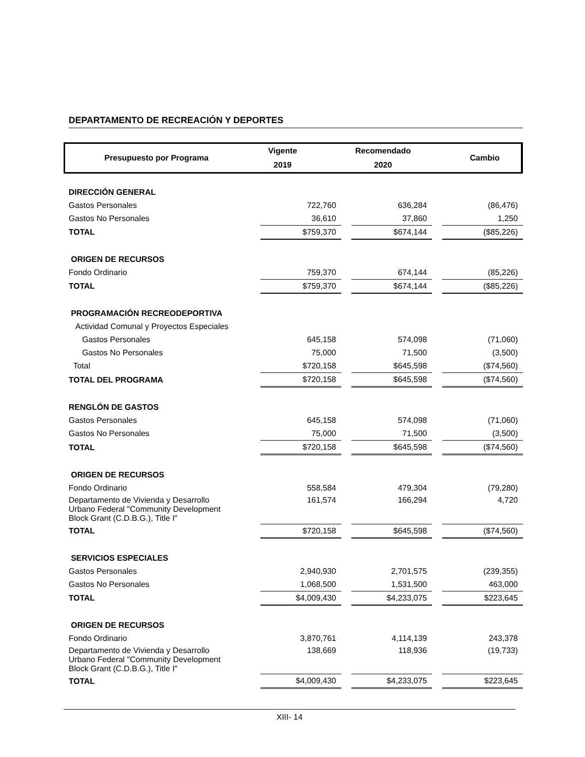DEPARTAMENTO DE RECREACIÓN Y DEPORTES
| Presupuesto por Programa | Vigente | Recomendado | Cambio |
| | 2019 | 2020 | |
| DIRECCIÓN GENERAL | | | | | |
| Gastos Personales | 722,760 | | 636,284 | | (86,476) |
| Gastos No Personales | 36,610 | | 37,860 | | 1,250 |
| TOTAL | $759,370 | | $674,144 | | ($85,226) |
| ORIGEN DE RECURSOS | | | | | |
| Fondo Ordinario | 759,370 | | 674,144 | | (85,226) |
| TOTAL | $759,370 | | $674,144 | | ($85,226) |
| PROGRAMACIÓN RECREODEPORTIVA | | | | | |
| Actividad Comunal y Proyectos Especiales | | | | | |
| Gastos Personales | 645,158 | | 574,098 | | (71,060) |
| Gastos No Personales | 75,000 | | 71,500 | | (3,500) |
| Total | $720,158 | | $645,598 | | ($74,560) |
| TOTAL DEL PROGRAMA | $720,158 | | $645,598 | | ($74,560) |
| RENGLÓN DE GASTOS | | | | | |
| Gastos Personales | 645,158 | | 574,098 | | (71,060) |
| Gastos No Personales | 75,000 | | 71,500 | | (3,500) |
| TOTAL | $720,158 | | $645,598 | | ($74,560) |
| ORIGEN DE RECURSOS | | | | | |
| Fondo Ordinario | 558,584 | | 479,304 | | (79,280) |
| Departamento de Vivienda y Desarrollo Urbano Federal "Community Development Block Grant (C.D.B.G.), Title I" | 161,574 | | 166,294 | | 4,720 |
| TOTAL | $720,158 | | $645,598 | | ($74,560) |
| SERVICIOS ESPECIALES | | | | | |
| Gastos Personales | 2,940,930 | | 2,701,575 | | (239,355) |
| Gastos No Personales | 1,068,500 | | 1,531,500 | | 463,000 |
| TOTAL | $4,009,430 | | $4,233,075 | | $223,645 |
| ORIGEN DE RECURSOS | | | | | |
| Fondo Ordinario | 3,870,761 | | 4,114,139 | | 243,378 |
| Departamento de Vivienda y Desarrollo Urbano Federal "Community Development Block Grant (C.D.B.G.), Title I" | 138,669 | | 118,936 | | (19,733) |
| TOTAL | $4,009,430 | | $4,233,075 | | $223,645 |
XIII- 14